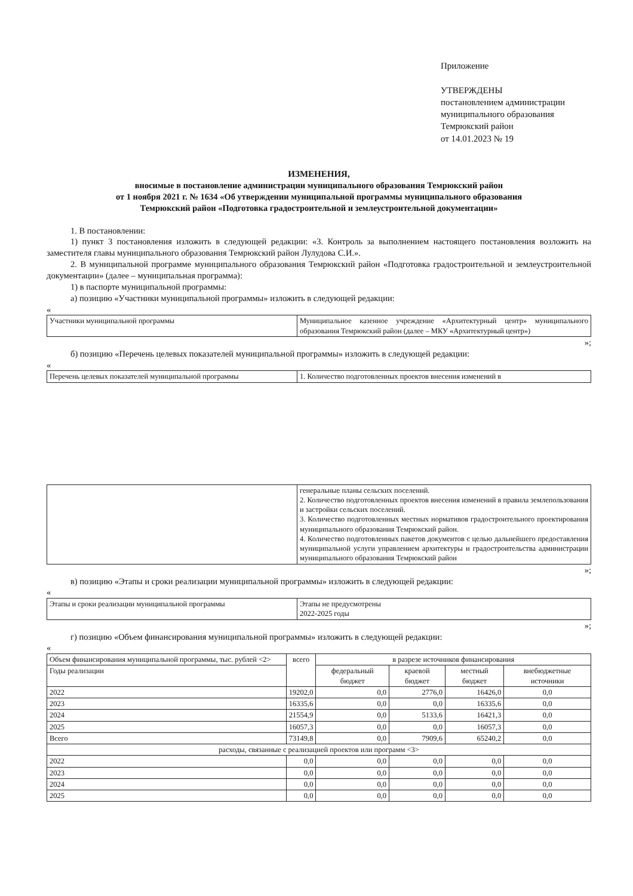Приложение
УТВЕРЖДЕНЫ
постановлением администрации
муниципального образования
Темрюкский район
от 14.01.2023 № 19
ИЗМЕНЕНИЯ,
вносимые в постановление администрации муниципального образования Темрюкский район
от 1 ноября 2021 г. № 1634 «Об утверждении муниципальной программы муниципального образования
Темрюкский район «Подготовка градостроительной и землеустроительной документации»
1. В постановлении:
1) пункт 3 постановления изложить в следующей редакции: «3. Контроль за выполнением настоящего постановления возложить на заместителя главы муниципального образования Темрюкский район Лулудова С.И.».
2. В муниципальной программе муниципального образования Темрюкский район «Подготовка градостроительной и землеустроительной документации» (далее – муниципальная программа):
1) в паспорте муниципальной программы:
а) позицию «Участники муниципальной программы» изложить в следующей редакции:
«
| Участники муниципальной программы | Муниципальное казенное учреждение «Архитектурный центр» муниципального образования Темрюкский район (далее – МКУ «Архитектурный центр») |
»;
б) позицию «Перечень целевых показателей муниципальной программы» изложить в следующей редакции:
«
| Перечень целевых показателей муниципальной программы | 1. Количество подготовленных проектов внесения изменений в |
| | генеральные планы сельских поселений. 2. Количество подготовленных проектов внесения изменений в правила землепользования и застройки сельских поселений. 3. Количество подготовленных местных нормативов градостроительного проектирования муниципального образования Темрюкский район. 4. Количество подготовленных пакетов документов с целью дальнейшего предоставления муниципальной услуги управлением архитектуры и градостроительства администрации муниципального образования Темрюкский район |
»;
в) позицию «Этапы и сроки реализации муниципальной программы» изложить в следующей редакции:
«
| Этапы и сроки реализации муниципальной программы | Этапы не предусмотрены 2022-2025 годы |
»;
г) позицию «Объем финансирования муниципальной программы» изложить в следующей редакции:
«
| Объем финансирования муниципальной программы, тыс. рублей <2> | всего | в разрезе источников финансирования | | | |
| Годы реализации | | федеральный бюджет | краевой бюджет | местный бюджет | внебюджетные источники |
| 2022 | 19202,0 | 0,0 | 2776,0 | 16426,0 | 0,0 |
| 2023 | 16335,6 | 0,0 | 0,0 | 16335,6 | 0,0 |
| 2024 | 21554,9 | 0,0 | 5133,6 | 16421,3 | 0,0 |
| 2025 | 16057,3 | 0,0 | 0,0 | 16057,3 | 0,0 |
| Всего | 73149,8 | 0,0 | 7909,6 | 65240,2 | 0,0 |
| расходы, связанные с реализацией проектов или программ <3> | | | | | |
| 2022 | 0,0 | 0,0 | 0,0 | 0,0 | 0,0 |
| 2023 | 0,0 | 0,0 | 0,0 | 0,0 | 0,0 |
| 2024 | 0,0 | 0,0 | 0,0 | 0,0 | 0,0 |
| 2025 | 0,0 | 0,0 | 0,0 | 0,0 | 0,0 |